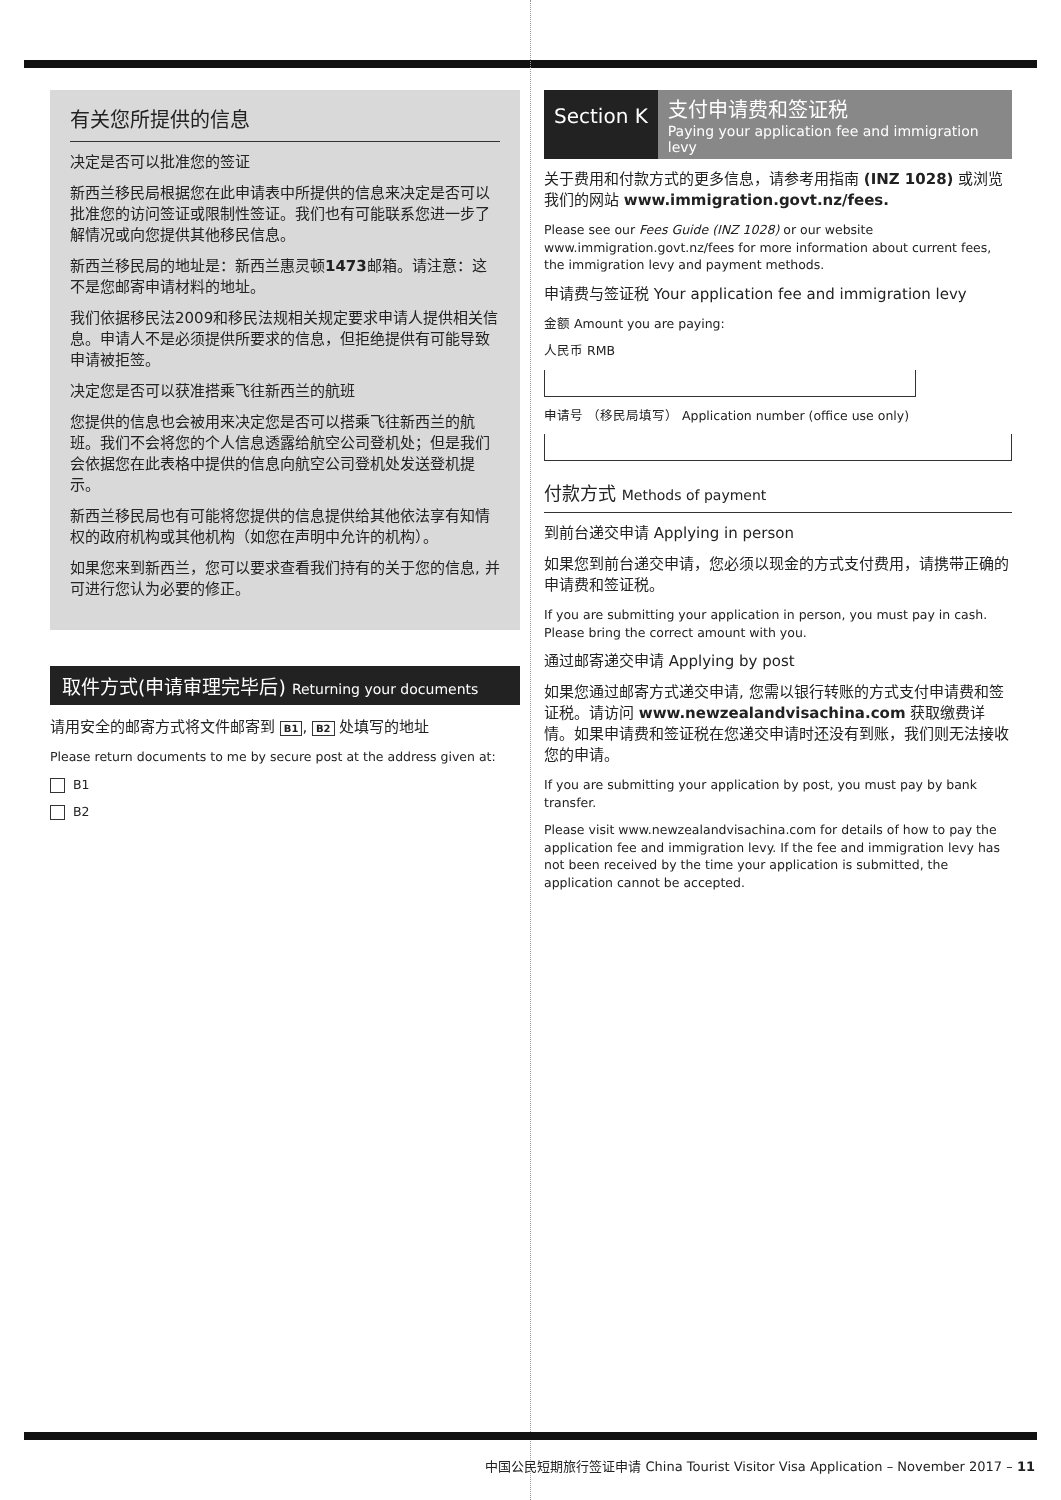有关您所提供的信息
决定是否可以批准您的签证
新西兰移民局根据您在此申请表中所提供的信息来决定是否可以批准您的访问签证或限制性签证。我们也有可能联系您进一步了解情况或向您提供其他移民信息。
新西兰移民局的地址是：新西兰惠灵顿1473邮箱。请注意：这不是您邮寄申请材料的地址。
我们依据移民法2009和移民法规相关规定要求申请人提供相关信息。申请人不是必须提供所要求的信息，但拒绝提供有可能导致申请被拒签。
决定您是否可以获准搭乘飞往新西兰的航班
您提供的信息也会被用来决定您是否可以搭乘飞往新西兰的航班。我们不会将您的个人信息透露给航空公司登机处；但是我们会依据您在此表格中提供的信息向航空公司登机处发送登机提示。
新西兰移民局也有可能将您提供的信息提供给其他依法享有知情权的政府机构或其他机构（如您在声明中允许的机构）。
如果您来到新西兰，您可以要求查看我们持有的关于您的信息, 并可进行您认为必要的修正。
取件方式(申请审理完毕后) Returning your documents
请用安全的邮寄方式将文件邮寄到 B1, B2 处填写的地址
Please return documents to me by secure post at the address given at:
B1
B2
Section K
支付申请费和签证税
Paying your application fee and immigration levy
关于费用和付款方式的更多信息，请参考用指南 (INZ 1028) 或浏览我们的网站 www.immigration.govt.nz/fees.
Please see our Fees Guide (INZ 1028) or our website www.immigration.govt.nz/fees for more information about current fees, the immigration levy and payment methods.
申请费与签证税 Your application fee and immigration levy
金额 Amount you are paying:
人民币 RMB
申请号 （移民局填写） Application number (office use only)
付款方式 Methods of payment
到前台递交申请 Applying in person
如果您到前台递交申请，您必须以现金的方式支付费用，请携带正确的申请费和签证税。
If you are submitting your application in person, you must pay in cash. Please bring the correct amount with you.
通过邮寄递交申请 Applying by post
如果您通过邮寄方式递交申请, 您需以银行转账的方式支付申请费和签证税。请访问 www.newzealandvisachina.com 获取缴费详情。如果申请费和签证税在您递交申请时还没有到账，我们则无法接收您的申请。
If you are submitting your application by post, you must pay by bank transfer.
Please visit www.newzealandvisachina.com for details of how to pay the application fee and immigration levy. If the fee and immigration levy has not been received by the time your application is submitted, the application cannot be accepted.
中国公民短期旅行签证申请 China Tourist Visitor Visa Application – November 2017 – 11